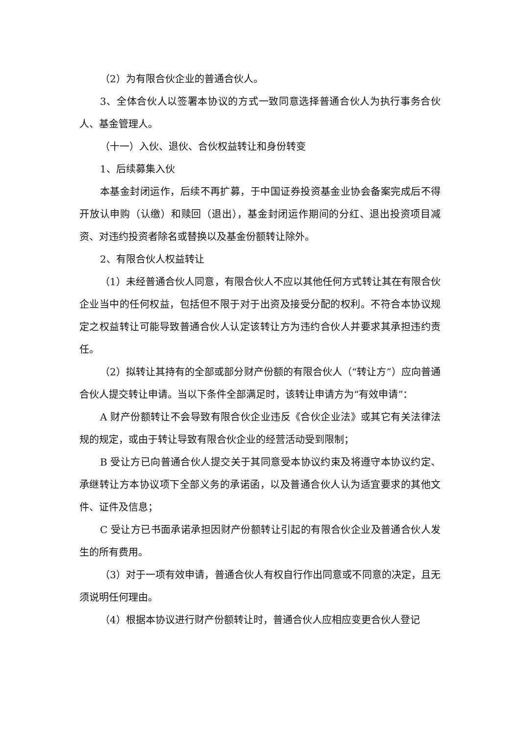（2）为有限合伙企业的普通合伙人。
3、全体合伙人以签署本协议的方式一致同意选择普通合伙人为执行事务合伙人、基金管理人。
（十一）入伙、退伙、合伙权益转让和身份转变
1、后续募集入伙
本基金封闭运作，后续不再扩募，于中国证券投资基金业协会备案完成后不得开放认申购（认缴）和赎回（退出），基金封闭运作期间的分红、退出投资项目减资、对违约投资者除名或替换以及基金份额转让除外。
2、有限合伙人权益转让
（1）未经普通合伙人同意，有限合伙人不应以其他任何方式转让其在有限合伙企业当中的任何权益，包括但不限于对于出资及接受分配的权利。不符合本协议规定之权益转让可能导致普通合伙人认定该转让方为违约合伙人并要求其承担违约责任。
（2）拟转让其持有的全部或部分财产份额的有限合伙人（“转让方”）应向普通合伙人提交转让申请。当以下条件全部满足时，该转让申请方为“有效申请”：
A 财产份额转让不会导致有限合伙企业违反《合伙企业法》或其它有关法律法规的规定，或由于转让导致有限合伙企业的经营活动受到限制；
B 受让方已向普通合伙人提交关于其同意受本协议约束及将遵守本协议约定、承继转让方本协议项下全部义务的承诺函，以及普通合伙人认为适宜要求的其他文件、证件及信息；
C 受让方已书面承诺承担因财产份额转让引起的有限合伙企业及普通合伙人发生的所有费用。
（3）对于一项有效申请，普通合伙人有权自行作出同意或不同意的决定，且无须说明任何理由。
（4）根据本协议进行财产份额转让时，普通合伙人应相应变更合伙人登记